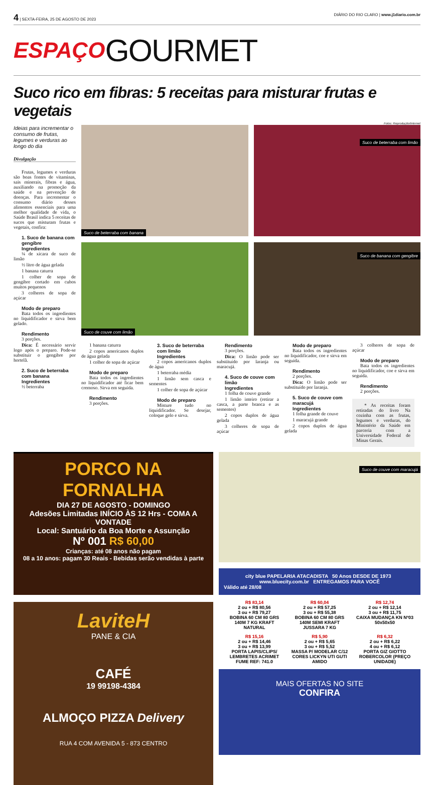4 | SEXTA-FEIRA, 25 DE AGOSTO DE 2023 DIÁRIO DO RIO CLARO | www.j1diario.com.br
ESPAÇO GOURMET
Suco rico em fibras: 5 receitas para misturar frutas e vegetais
Fotos: Reprodução/Internet
Ideias para incrementar o consumo de frutas, legumes e verduras ao longo do dia
Divulgação
Frutas, legumes e verduras são boas fontes de vitaminas, sais minerais, fibras e água, auxiliando na promoção da saúde e na prevenção de doenças. Para incrementar o consumo diário desses alimentos essenciais para uma melhor qualidade de vida, o Saúde Brasil indica 5 receitas de sucos que misturam frutas e vegetais, confira:
1. Suco de banana com gengibre
Ingredientes
¼ de xícara de suco de limão
½ litro de água gelada
1 banana caturra
1 colher de sopa de gengibre cortado em cubos muitos pequenos
3 colheres de sopa de açúcar
Modo de preparo
Bata todos os ingredientes no liquidificador e sirva bem gelado.
Rendimento
3 porções.
Dica: É necessário servir logo após o preparo. Pode-se substituir o gengibre por hortelã.
2. Suco de beterraba com banana
Ingredientes
½ beterraba
Suco de beterraba com banana
Suco de beterraba com limão
Suco de couve com limão
Suco de banana com gengibre
1 banana caturra
2 copos americanos duplos de água gelada
1 colher de sopa de açúcar
Modo de preparo
Bata todos os ingredientes no liquidificador até ficar bem cremoso. Sirva em seguida.
Rendimento
3 porções.
3. Suco de beterraba com limão
Ingredientes
2 copos americanos duplos de água
1 beterraba média
1 limão sem casca e sementes
1 colher de sopa de açúcar
Modo de preparo
Misture tudo no liquidificador. Se desejar, coloque gelo e sirva.
Rendimento
3 porções.
Dica: O limão pode ser substituído por laranja ou maracujá.
4. Suco de couve com limão
Ingredientes
1 folha de couve grande
1 limão inteiro (retirar a casca, a parte branca e as sementes)
2 copos duplos de água gelada
3 colheres de sopa de açúcar
Modo de preparo
Bata todos os ingredientes no liquidificador, coe e sirva em seguida.
Rendimento
2 porções.
Dica: O limão pode ser substituído por laranja.
5. Suco de couve com maracujá
Ingredientes
1 folha grande de couve
1 maracujá grande
2 copos duplos de água gelada
3 colheres de sopa de açúcar
Modo de preparo
Bata todos os ingredientes no liquidificador, coe e sirva em seguida.
Rendimento
2 porções.
* As receitas foram retiradas do livro Na cozinha com as frutas, legumes e verduras, do Ministério da Saúde em parceria com a Universidade Federal de Minas Gerais.
PORCO NA FORNALHA
DIA 27 DE AGOSTO - DOMINGO
Adesões Limitadas INÍCIO ÀS 12 Hrs - COMA A VONTADE
Local: Santuário da Boa Morte e Assunção
Nº 001 R$ 60,00
Crianças: até 08 anos não pagam
08 a 10 anos: pagam 30 Reais - Bebidas serão vendidas à parte
LaviteH
PANE & CIA
CAFÉ
19 99198-4384
ALMOÇO PIZZA Delivery
RUA 4 COM AVENIDA 5 - 873 CENTRO
Suco de couve com maracujá
city blue PAPELARIA ATACADISTA 50 Anos DESDE DE 1973 www.bluecity.com.br ENTREGAMOS PARA VOCÊ
Válido até 28/08
R$ 83,14
2 ou + R$ 80,56
3 ou + R$ 79,27
BOBINA 60 CM 80 GRS 140M 7 KG KRAFT NATURAL
R$ 60,04
2 ou + R$ 57,25
3 ou + R$ 55,38
BOBINA 60 CM 80 GRS 140M SEMI KRAFT JUSSARA 7 KG
R$ 12,74
2 ou + R$ 12,14
3 ou + R$ 11,75
CAIXA MUDANÇA KN Nº03 50x50x50
R$ 15,16
2 ou + R$ 14,46
3 ou + R$ 13,99
PORTA LAPIS/CLIPS/ LEMBRETES ACRIMET FUME REF: 741.0
R$ 5,90
2 ou + R$ 5,65
3 ou + R$ 5,52
MASSA P/ MODELAR C/12 CORES LICKYN UTI GUTI AMIDO
R$ 6,32
2 ou + R$ 6,22
4 ou + R$ 6,12
PORTA GIZ GIOTTO ROBERCOLOR (PREÇO UNIDADE)
MAIS OFERTAS NO SITE
CONFIRA